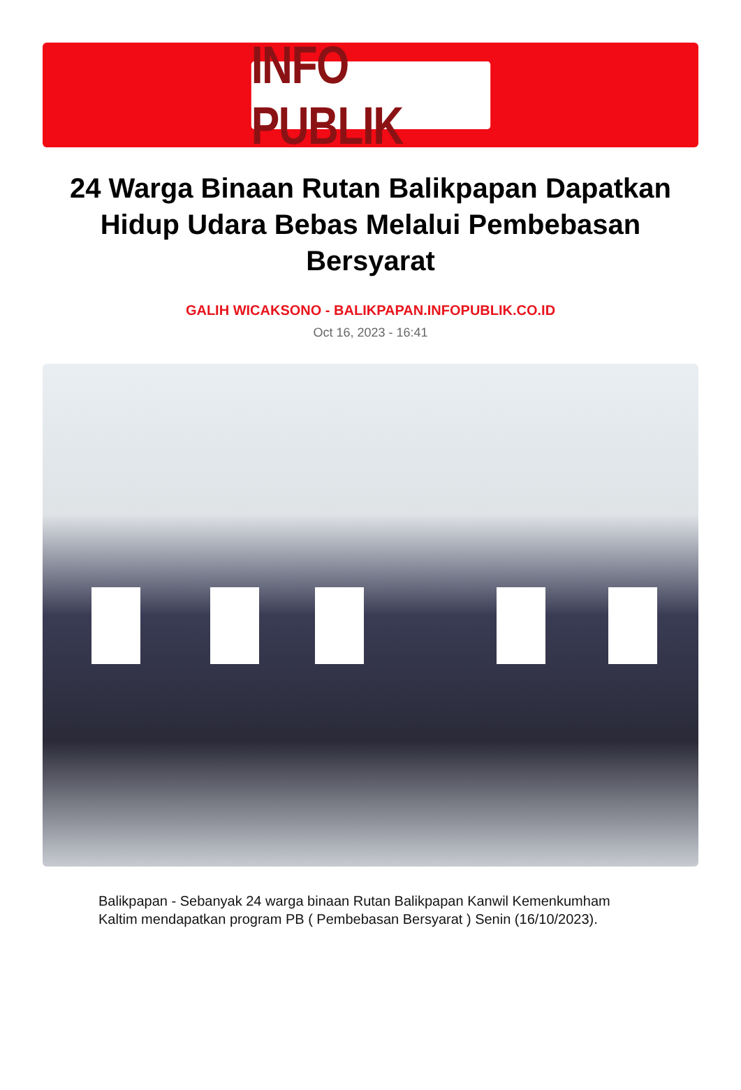INFO PUBLIK
24 Warga Binaan Rutan Balikpapan Dapatkan Hidup Udara Bebas Melalui Pembebasan Bersyarat
GALIH WICAKSONO - BALIKPAPAN.INFOPUBLIK.CO.ID
Oct 16, 2023 - 16:41
Balikpapan - Sebanyak 24 warga binaan Rutan Balikpapan Kanwil Kemenkumham Kaltim mendapatkan program PB ( Pembebasan Bersyarat ) Senin (16/10/2023).